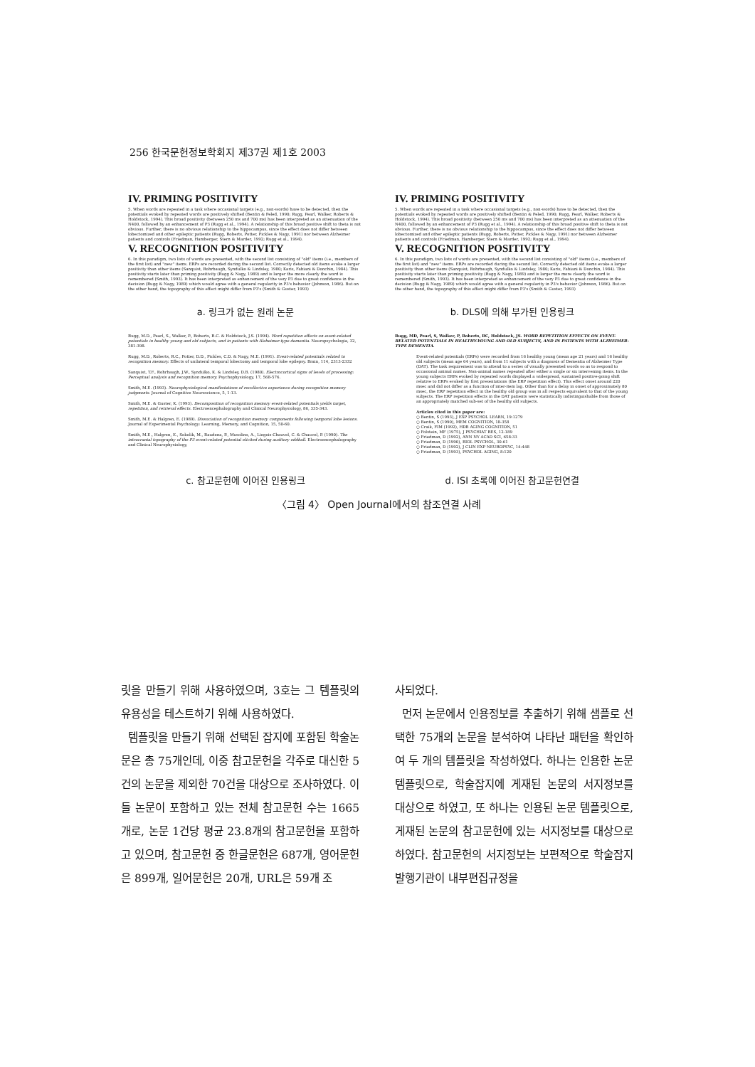256 한국문헌정보학회지 제37권 제1호 2003
IV. PRIMING POSITIVITY
5. When words are repeated in a task where occasional targets (e.g., non-words) have to be detected, then the potentials evoked by repeated words are positively shifted (Bentin & Peled, 1990; Rugg, Pearl, Walker, Roberts & Holdstock, 1994). This broad positivity (between 250 ms and 700 ms) has been interpreted as an attenuation of the N400, followed by an enhancement of P3 (Rugg et al., 1994). A relationship of this broad positive shift to theta is not obvious. Further, there is no obvious relationship to the hippocampus, since the effect does not differ between lobectomized and other epileptic patients (Rugg, Roberts, Potter, Pickles & Nagy, 1991) nor between Alzheimer patients and controls (Friedman, Hamberger, Stern & Marder, 1992; Rugg et al., 1994).
V. RECOGNITION POSITIVITY
6. In this paradigm, two lists of words are presented, with the second list consisting of "old" items (i.e., members of the first list) and "new" items. ERPs are recorded during the second list. Correctly detected old items evoke a larger positivity than other items (Sanquist, Rohrbaugh, Syndulko & Lindsley, 1980; Karis, Fabiani & Donchin, 1984). This positivity starts later than priming positivity (Rugg & Nagy, 1989) and is larger the more clearly the word is remembered (Smith, 1993). It has been interpreted as enhancement of the very P3 due to great confidence in the decision (Rugg & Nagy, 1989) which would agree with a general regularity in P3's behavior (Johnson, 1986). But on the other hand, the topography of this effect might differ from P3's (Smith & Guster, 1993)
IV. PRIMING POSITIVITY
5. When words are repeated in a task where occasional targets (e.g., non-words) have to be detected, then the potentials evoked by repeated words are positively shifted (Bentin & Peled, 1990; Rugg, Pearl, Walker, Roberts & Holdstock, 1994). This broad positivity (between 250 ms and 700 ms) has been interpreted as an attenuation of the N400, followed by an enhancement of P3 (Rugg et al., 1994). A relationship of this broad positive shift to theta is not obvious. Further, there is no obvious relationship to the hippocampus, since the effect does not differ between lobectomized and other epileptic patients (Rugg, Roberts, Potter, Pickles & Nagy, 1991) nor between Alzheimer patients and controls (Friedman, Hamberger, Stern & Marder, 1992; Rugg et al., 1994).
V. RECOGNITION POSITIVITY
6. In this paradigm, two lists of words are presented, with the second list consisting of "old" items (i.e., members of the first list) and "new" items. ERPs are recorded during the second list. Correctly detected old items evoke a larger positivity than other items (Sanquist, Rohrbaugh, Syndulko & Lindsley, 1980; Karis, Fabiani & Donchin, 1984). This positivity starts later than priming positivity (Rugg & Nagy, 1989) and is larger the more clearly the word is remembered (Smith, 1993). It has been interpreted as enhancement of the very P3 due to great confidence in the decision (Rugg & Nagy, 1989) which would agree with a general regularity in P3's behavior (Johnson, 1986). But on the other hand, the topography of this effect might differ from P3's (Smith & Guster, 1993)
a. 링크가 없는 원래 논문 b. DLS에 의해 부가된 인용링크
Rugg, M.D., Pearl, S., Walker, P., Roberts, R.C. & Holdstock, J.S. (1994). Word repetition effects on event-related potentials in healthy young and old subjects, and in patients with Alzheimer-type dementia. Neuropsychologia, 32, 381-398.
Rugg, M.D., Roberts, R.C., Potter, D.D., Pickles, C.D. & Nagy, M.E. (1991). Event-related potentials related to recognition memory. Effects of unilateral temporal lobectomy and temporal lobe epilepsy. Brain, 114, 2313-2332
Sanquist, T.F., Rohrbaugh, J.W., Syndulko, K. & Lindsley, D.B. (1980). Electrocortical signs of levels of processing: Perceptual analysis and recognition memory. Psychophysiology, 17, 568-576.
Smith, M.E. (1993). Neurophysiological manifestations of recollective experience during recognition memory judgments. Journal of Cognitive Neuroscience, 5, 1-13.
Smith, M.E. & Guster, K. (1993). Decomposition of recognition memory event-related potentials yields target, repetition, and retrieval effects. Electroencephalography and Clinical Neurophysiology, 86, 335-343.
Smith, M.E. & Halgren, E. (1989). Dissociation of recognition memory components following temporal lobe lesions. Journal of Experimental Psychology: Learning, Memory, and Cognition, 15, 50-60.
Smith, M.E., Halgren, E., Sokolik, M., Baudena, P., Musolino, A., Liegois-Chauvel, C. & Chauvel, P. (1990). The intracranial topography of the P3 event-related potential elicited during auditory oddball. Electroencephalography and Clinical Neurophysiology,
Rugg, MD, Pearl, S, Walker, P, Roberts, RC, Holdstock, JS. WORD REPETITION EFFECTS ON EVENT-RELATED POTENTIALS IN HEALTHY-YOUNG AND OLD SUBJECTS, AND IN PATIENTS WITH ALZHEIMER-TYPE DEMENTIA.
Event-related potentials (ERPs) were recorded from 16 healthy young (mean age 21 years) and 16 healthy old subjects (mean age 64 years), and from 11 subjects with a diagnosis of Dementia of Alzheimer Type (DAT). The task requirement was to attend to a series of visually presented words so as to respond to occasional animal names. Non-animal names repeated after either a single or six intervening items. In the young subjects ERPs evoked by repeated words displayed a widespread, sustained positive-going shift relative to ERPs evoked by first presentations (the ERP repetition effect). This effect onset around 220 msec and did not differ as a function of inter-item lag. Other than for a delay in onset of approximately 80 msec, the ERP repetition effect in the healthy old group was in all respects equivalent to that of the young subjects. The ERP repetition effects in the DAT patients were statistically indistinguishable from those of an appropriately matched sub-set of the healthy old subjects.
Articles cited in this paper are:
○ Bentin, S (1993), J EXP PSYCHOL LEARN, 19:1279
○ Bentin, S (1990), MEM COGNITION, 18-358
○ Craik, FIM (1992), HDB AGING COGNITION, 51
○ Folstein, MF (1975), J PSYCHIAT RES, 12-189
○ Friedman, D (1992), ANN NY ACAD SCI, 658:33
○ Friedman, D (1990), BIOL PSYCHOL, 30-61
○ Friedman, D (1992), J CLIN EXP NEUROPSYC, 14:448
○ Friedman, D (1993), PSYCHOL AGING, 8:120
c. 참고문헌에 이어진 인용링크 d. ISI 초록에 이어진 참고문헌연결
〈그림 4〉 Open Journal에서의 참조연결 사례
릿을 만들기 위해 사용하였으며, 3호는 그 템플릿의 유용성을 테스트하기 위해 사용하였다.
템플릿을 만들기 위해 선택된 잡지에 포함된 학술논문은 총 75개인데, 이중 참고문헌을 각주로 대신한 5건의 논문을 제외한 70건을 대상으로 조사하였다. 이들 논문이 포함하고 있는 전체 참고문헌 수는 1665개로, 논문 1건당 평균 23.8개의 참고문헌을 포함하고 있으며, 참고문헌 중 한글문헌은 687개, 영어문헌은 899개, 일어문헌은 20개, URL은 59개 조
사되었다.
먼저 논문에서 인용정보를 추출하기 위해 샘플로 선택한 75개의 논문을 분석하여 나타난 패턴을 확인하여 두 개의 템플릿을 작성하였다. 하나는 인용한 논문 템플릿으로, 학술잡지에 게재된 논문의 서지정보를 대상으로 하였고, 또 하나는 인용된 논문 템플릿으로, 게재된 논문의 참고문헌에 있는 서지정보를 대상으로 하였다. 참고문헌의 서지정보는 보편적으로 학술잡지 발행기관이 내부편집규정을